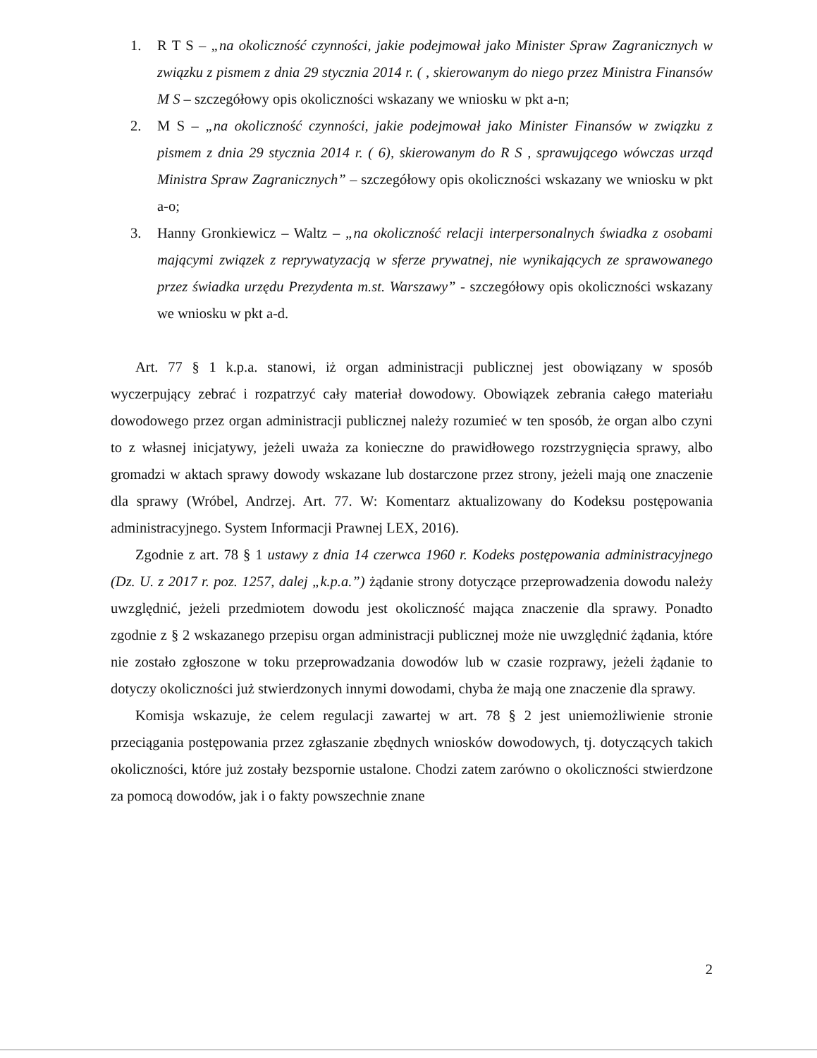1. R T S – „na okoliczność czynności, jakie podejmował jako Minister Spraw Zagranicznych w związku z pismem z dnia 29 stycznia 2014 r. ( , skierowanym do niego przez Ministra Finansów M S – szczegółowy opis okoliczności wskazany we wniosku w pkt a-n;
2. M S – „na okoliczność czynności, jakie podejmował jako Minister Finansów w związku z pismem z dnia 29 stycznia 2014 r. ( 6), skierowanym do R S , sprawującego wówczas urząd Ministra Spraw Zagranicznych” – szczegółowy opis okoliczności wskazany we wniosku w pkt a-o;
3. Hanny Gronkiewicz – Waltz – „na okoliczność relacji interpersonalnych świadka z osobami mającymi związek z reprywatyzacją w sferze prywatnej, nie wynikających ze sprawowanego przez świadka urzędu Prezydenta m.st. Warszawy” - szczegółowy opis okoliczności wskazany we wniosku w pkt a-d.
Art. 77 § 1 k.p.a. stanowi, iż organ administracji publicznej jest obowiązany w sposób wyczerpujący zebrać i rozpatrzyć cały materiał dowodowy. Obowiązek zebrania całego materiału dowodowego przez organ administracji publicznej należy rozumieć w ten sposób, że organ albo czyni to z własnej inicjatywy, jeżeli uważa za konieczne do prawidłowego rozstrzygnięcia sprawy, albo gromadzi w aktach sprawy dowody wskazane lub dostarczone przez strony, jeżeli mają one znaczenie dla sprawy (Wróbel, Andrzej. Art. 77. W: Komentarz aktualizowany do Kodeksu postępowania administracyjnego. System Informacji Prawnej LEX, 2016).
Zgodnie z art. 78 § 1 ustawy z dnia 14 czerwca 1960 r. Kodeks postępowania administracyjnego (Dz. U. z 2017 r. poz. 1257, dalej „k.p.a.”) żądanie strony dotyczące przeprowadzenia dowodu należy uwzględnić, jeżeli przedmiotem dowodu jest okoliczność mająca znaczenie dla sprawy. Ponadto zgodnie z § 2 wskazanego przepisu organ administracji publicznej może nie uwzględnić żądania, które nie zostało zgłoszone w toku przeprowadzania dowodów lub w czasie rozprawy, jeżeli żądanie to dotyczy okoliczności już stwierdzonych innymi dowodami, chyba że mają one znaczenie dla sprawy.
Komisja wskazuje, że celem regulacji zawartej w art. 78 § 2 jest uniemożliwienie stronie przeciągania postępowania przez zgłaszanie zbędnych wniosków dowodowych, tj. dotyczących takich okoliczności, które już zostały bezspornie ustalone. Chodzi zatem zarówno o okoliczności stwierdzone za pomocą dowodów, jak i o fakty powszechnie znane
2